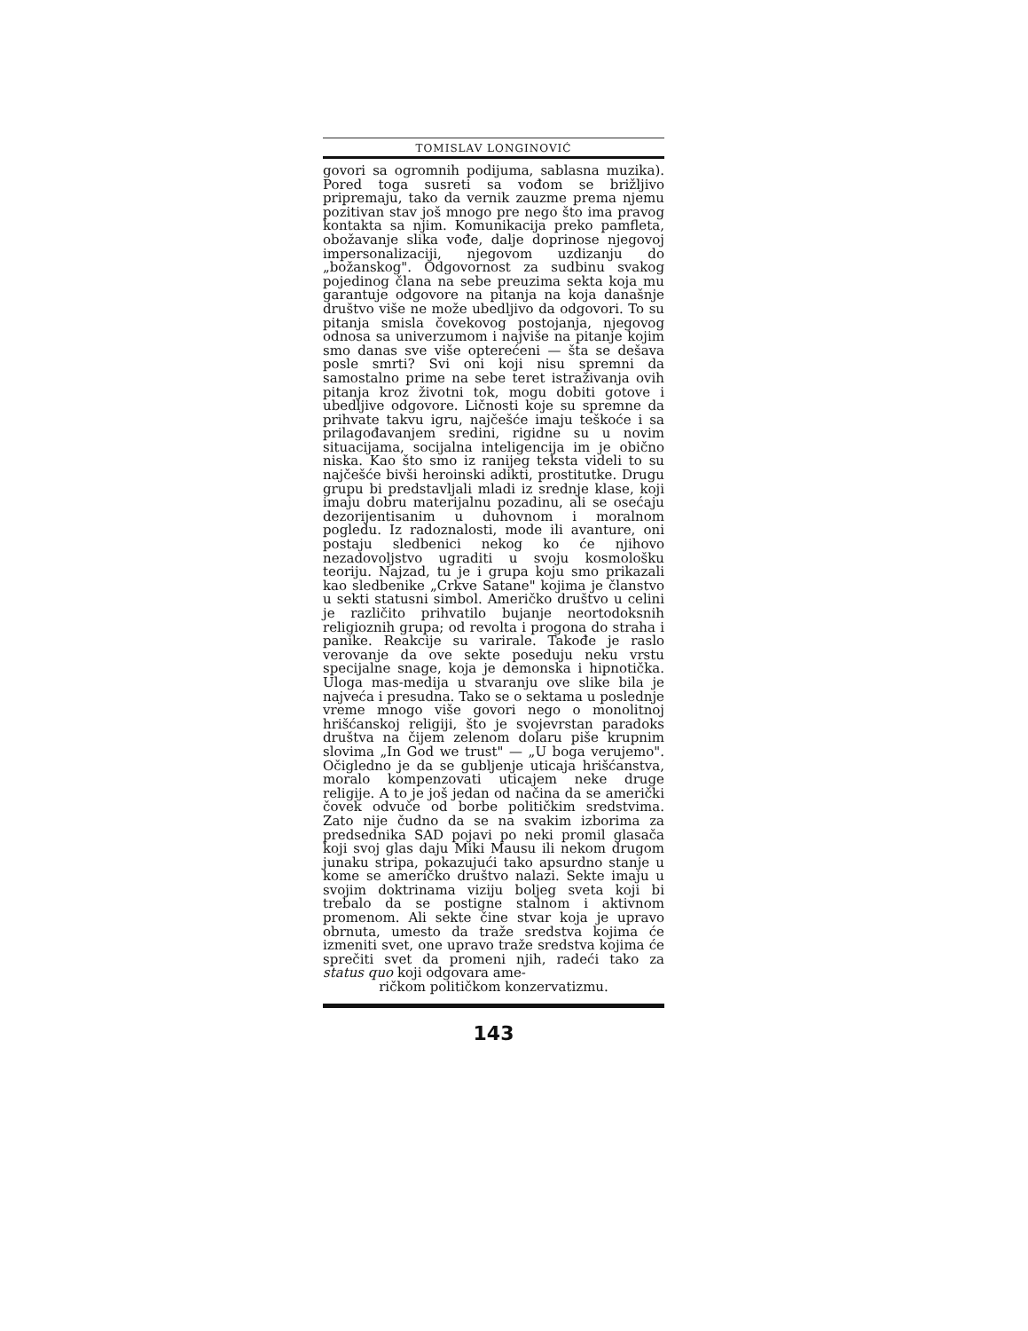TOMISLAV LONGINOVIĆ
govori sa ogromnih podijuma, sablasna muzika). Pored toga susreti sa vođom se brižljivo pripremaju, tako da vernik zauzme prema njemu pozitivan stav još mnogo pre nego što ima pravog kontakta sa njim. Komunikacija preko pamfleta, obožavanje slika vođe, dalje doprinose njegovoj impersonalizaciji, njegovom uzdizanju do „božanskog". Odgovornost za sudbinu svakog pojedinog člana na sebe preuzima sekta koja mu garantuje odgovore na pitanja na koja današnje društvo više ne može ubedljivo da odgovori. To su pitanja smisla čovekovog postojanja, njegovog odnosa sa univerzumom i najviše na pitanje kojim smo danas sve više opterećeni — šta se dešava posle smrti? Svi oni koji nisu spremni da samostalno prime na sebe teret istraživanja ovih pitanja kroz životni tok, mogu dobiti gotove i ubedljive odgovore. Ličnosti koje su spremne da prihvate takvu igru, najčešće imaju teškoće i sa prilagođavanjem sredini, rigidne su u novim situacijama, socijalna inteligencija im je obično niska. Kao što smo iz ranijeg teksta videli to su najčešće bivši heroinski adikti, prostitutke. Drugu grupu bi predstavljali mladi iz srednje klase, koji imaju dobru materijalnu pozadinu, ali se osećaju dezorijentisanim u duhovnom i moralnom pogledu. Iz radoznalosti, mode ili avanture, oni postaju sledbenici nekog ko će njihovo nezadovoljstvo ugraditi u svoju kosmološku teoriju. Najzad, tu je i grupa koju smo prikazali kao sledbenike „Crkve Satane" kojima je članstvo u sekti statusni simbol. Američko društvo u celini je različito prihvatilo bujanje neortodoksnih religioznih grupa; od revolta i progona do straha i panike. Reakcije su varirale. Takođe je raslo verovanje da ove sekte poseduju neku vrstu specijalne snage, koja je demonska i hipnotička. Uloga mas-medija u stvaranju ove slike bila je najveća i presudna. Tako se o sektama u poslednje vreme mnogo više govori nego o monolitnoj hrišćanskoj religiji, što je svojevrstan paradoks društva na čijem zelenom dolaru piše krupnim slovima „In God we trust" — „U boga verujemo". Očigledno je da se gubljenje uticaja hrišćanstva, moralo kompenzovati uticajem neke druge religije. A to je još jedan od načina da se američki čovek odvuče od borbe političkim sredstvima. Zato nije čudno da se na svakim izborima za predsednika SAD pojavi po neki promil glasača koji svoj glas daju Miki Mausu ili nekom drugom junaku stripa, pokazujući tako apsurdno stanje u kome se američko društvo nalazi. Sekte imaju u svojim doktrinama viziju boljeg sveta koji bi trebalo da se postigne stalnom i aktivnom promenom. Ali sekte čine stvar koja je upravo obrnuta, umesto da traže sredstva kojima će izmeniti svet, one upravo traže sredstva kojima će sprečiti svet da promeni njih, radeći tako za status quo koji odgovara ame-
ričkom političkom konzervatizmu.
143